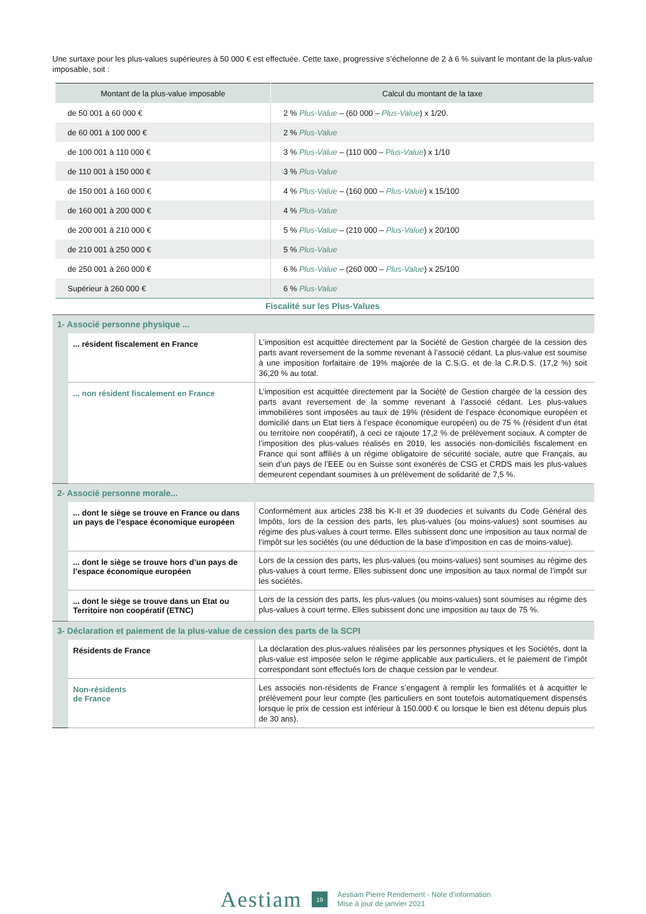Une surtaxe pour les plus-values supérieures à 50 000 € est effectuée. Cette taxe, progressive s’échelonne de 2 à 6 % suivant le montant de la plus-value imposable, soit :
| Montant de la plus-value imposable | Calcul du montant de la taxe |
| --- | --- |
| de 50 001 à 60 000 € | 2 % Plus-Value – (60 000 – Plus-Value ) x 1/20. |
| de 60 001 à 100 000 € | 2 % Plus-Value |
| de 100 001 à 110 000 € | 3 % Plus-Value – (110 000 – Plus-Value ) x 1/10 |
| de 110 001 à 150 000 € | 3 % Plus-Value |
| de 150 001 à 160 000 € | 4 % Plus-Value – (160 000 – Plus-Value ) x 15/100 |
| de 160 001 à 200 000 € | 4 % Plus-Value |
| de 200 001 à 210 000 € | 5 % Plus-Value – (210 000 – Plus-Value ) x 20/100 |
| de 210 001 à 250 000 € | 5 % Plus-Value |
| de 250 001 à 260 000 € | 6 % Plus-Value – (260 000 – Plus-Value ) x 25/100 |
| Supérieur à 260 000 € | 6 % Plus-Value |
Fiscalité sur les Plus-Values
| 1- Associé personne physique ... | | |
| | ... résident fiscalement en France | L’imposition est acquittée directement par la Société de Gestion chargée de la cession des parts avant reversement de la somme revenant à l’associé cédant. La plus-value est soumise à une imposition forfaitaire de 19% majorée de la C.S.G. et de la C.R.D.S. (17,2 %) soit 36,20 % au total. |
| | ... non résident fiscalement en France | L’imposition est acquittée directement par la Société de Gestion chargée de la cession des parts avant reversement de la somme revenant à l’associé cédant. Les plus-values immobilières sont imposées au taux de 19% (résident de l’espace économique européen et domicilié dans un Etat tiers à l’espace économique européen) ou de 75 % (résident d’un état ou territoire non coopératif), à ceci ce rajoute 17,2 % de prélèvement sociaux. A compter de l’imposition des plus-values réalisés en 2019, les associés non-domiciliés fiscalement en France qui sont affiliés à un régime obligatoire de sécurité sociale, autre que Français, au sein d’un pays de l’EEE ou en Suisse sont exonérés de CSG et CRDS mais les plus-values demeurent cependant soumises à un prélèvement de solidarité de 7,5 %. |
| 2- Associé personne morale... | | |
| | ... dont le siège se trouve en France ou dans un pays de l’espace économique européen | Conformément aux articles 238 bis K-II et 39 duodecies et suivants du Code Général des Impôts, lors de la cession des parts, les plus-values (ou moins-values) sont soumises au régime des plus-values à court terme. Elles subissent donc une imposition au taux normal de l’impôt sur les sociétés (ou une déduction de la base d’imposition en cas de moins-value). |
| | ... dont le siège se trouve hors d’un pays de l’espace économique européen | Lors de la cession des parts, les plus-values (ou moins-values) sont soumises au régime des plus-values à court terme. Elles subissent donc une imposition au taux normal de l’impôt sur les sociétés. |
| | ... dont le siège se trouve dans un Etat ou Territoire non coopératif (ETNC) | Lors de la cession des parts, les plus-values (ou moins-values) sont soumises au régime des plus-values à court terme. Elles subissent donc une imposition au taux de 75 %. |
| 3- Déclaration et paiement de la plus-value de cession des parts de la SCPI | | |
| | Résidents de France | La déclaration des plus-values réalisées par les personnes physiques et les Sociétés, dont la plus-value est imposée selon le régime applicable aux particuliers, et le paiement de l’impôt correspondant sont effectués lors de chaque cession par le vendeur. |
| | Non-résidents de France | Les associés non-résidents de France s’engagent à remplir les formalités et à acquitter le prélèvement pour leur compte (les particuliers en sont toutefois automatiquement dispensés lorsque le prix de cession est inférieur à 150.000 € ou lorsque le bien est détenu depuis plus de 30 ans). |
Aestiam 19
Aestiam Pierre Rendement - Note d’information
Mise à jour de janvier 2021